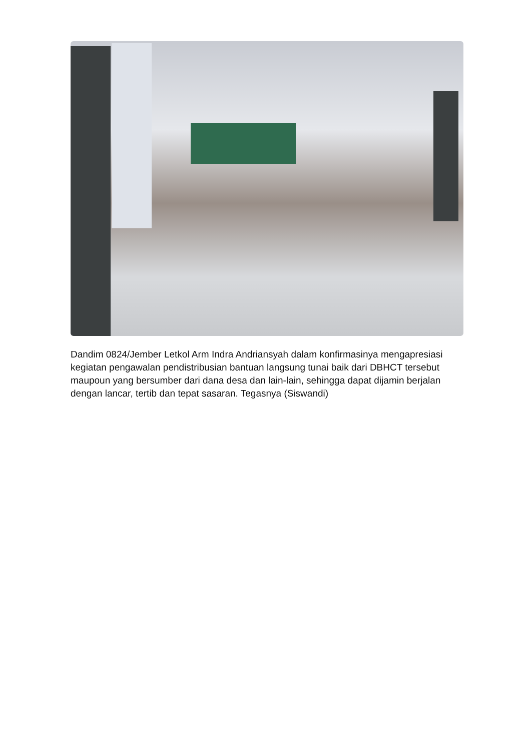Dandim 0824/Jember Letkol Arm Indra Andriansyah dalam konfirmasinya mengapresiasi kegiatan pengawalan pendistribusian bantuan langsung tunai baik dari DBHCT tersebut maupoun yang bersumber dari dana desa dan lain-lain, sehingga dapat dijamin berjalan dengan lancar, tertib dan tepat sasaran. Tegasnya (Siswandi)